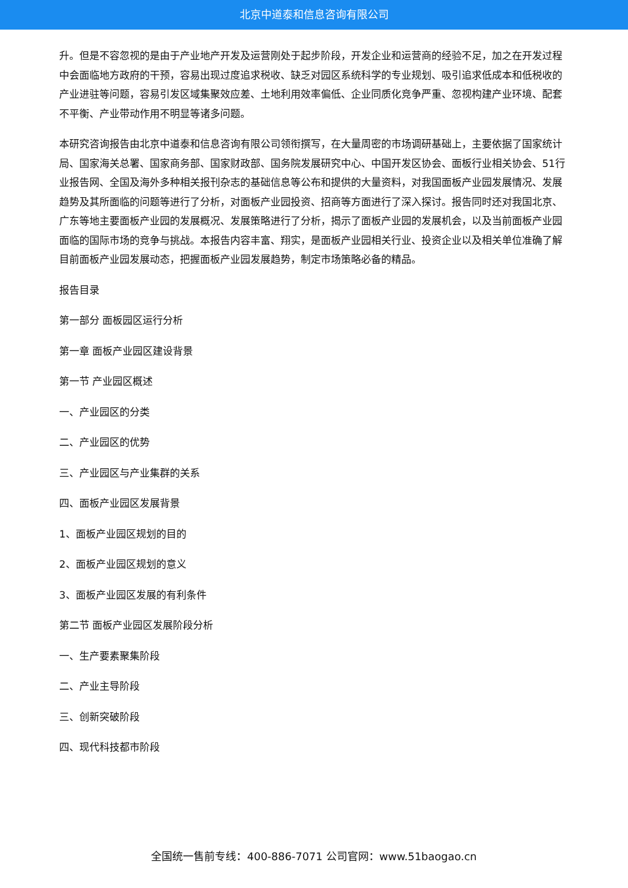北京中道泰和信息咨询有限公司
升。但是不容忽视的是由于产业地产开发及运营刚处于起步阶段，开发企业和运营商的经验不足，加之在开发过程中会面临地方政府的干预，容易出现过度追求税收、缺乏对园区系统科学的专业规划、吸引追求低成本和低税收的产业进驻等问题，容易引发区域集聚效应差、土地利用效率偏低、企业同质化竞争严重、忽视构建产业环境、配套不平衡、产业带动作用不明显等诸多问题。
本研究咨询报告由北京中道泰和信息咨询有限公司领衔撰写，在大量周密的市场调研基础上，主要依据了国家统计局、国家海关总署、国家商务部、国家财政部、国务院发展研究中心、中国开发区协会、面板行业相关协会、51行业报告网、全国及海外多种相关报刊杂志的基础信息等公布和提供的大量资料，对我国面板产业园发展情况、发展趋势及其所面临的问题等进行了分析，对面板产业园投资、招商等方面进行了深入探讨。报告同时还对我国北京、广东等地主要面板产业园的发展概况、发展策略进行了分析，揭示了面板产业园的发展机会，以及当前面板产业园面临的国际市场的竞争与挑战。本报告内容丰富、翔实，是面板产业园相关行业、投资企业以及相关单位准确了解目前面板产业园发展动态，把握面板产业园发展趋势，制定市场策略必备的精品。
报告目录
第一部分 面板园区运行分析
第一章 面板产业园区建设背景
第一节 产业园区概述
一、产业园区的分类
二、产业园区的优势
三、产业园区与产业集群的关系
四、面板产业园区发展背景
1、面板产业园区规划的目的
2、面板产业园区规划的意义
3、面板产业园区发展的有利条件
第二节 面板产业园区发展阶段分析
一、生产要素聚集阶段
二、产业主导阶段
三、创新突破阶段
四、现代科技都市阶段
全国统一售前专线：400-886-7071 公司官网：www.51baogao.cn